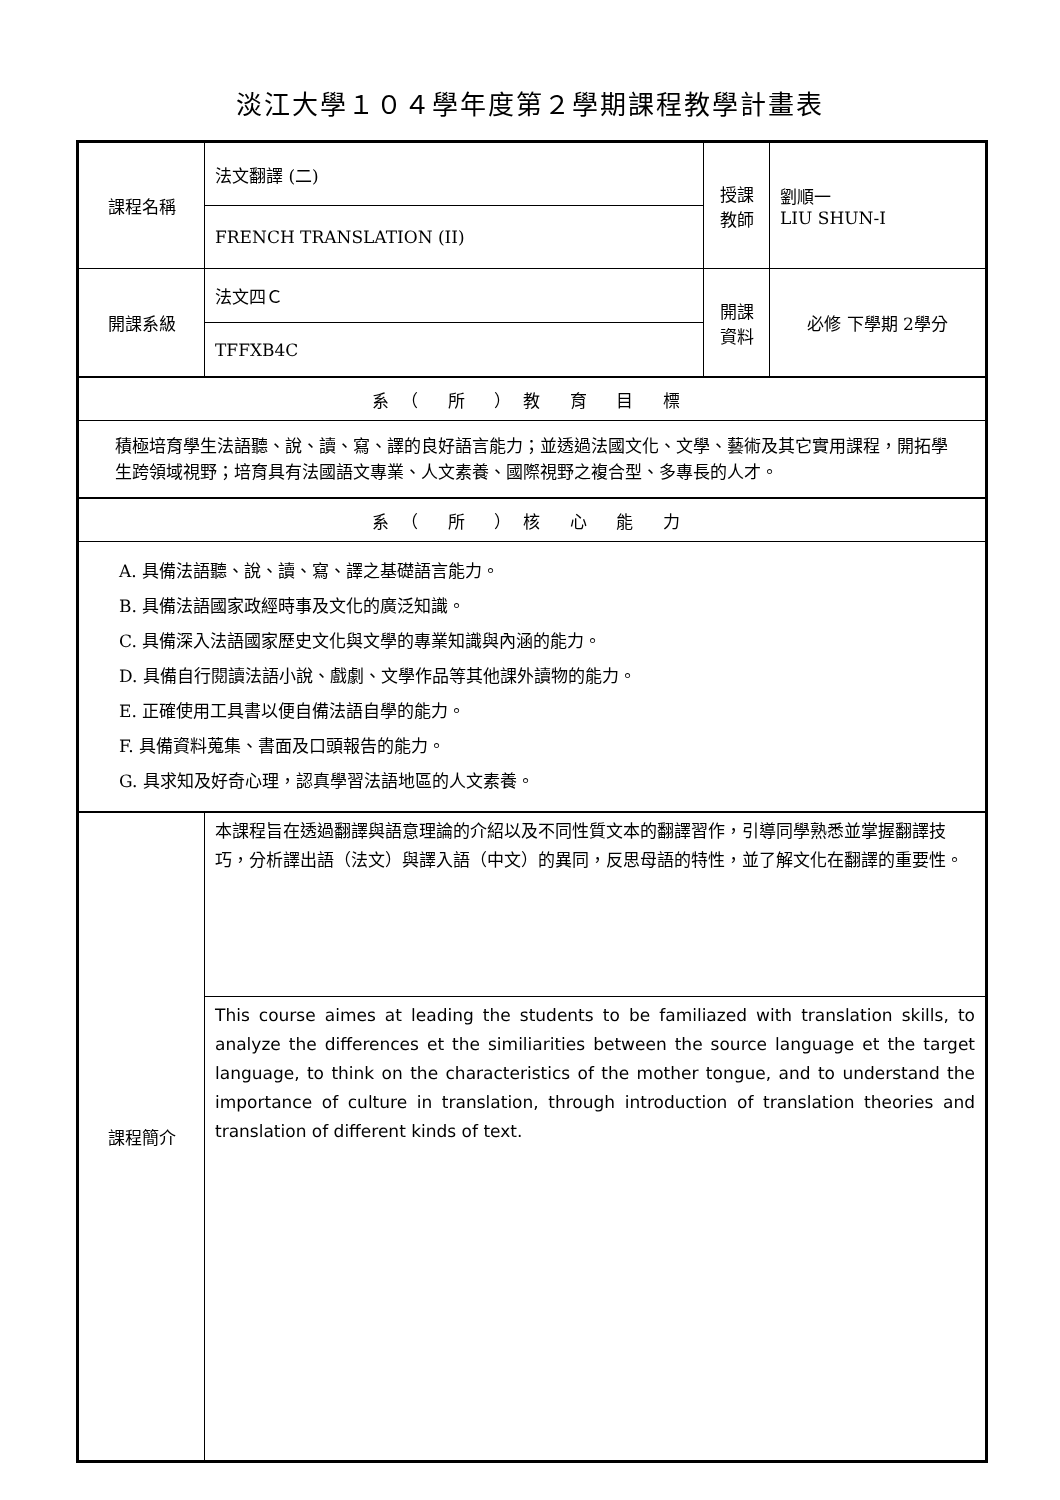淡江大學１０４學年度第２學期課程教學計畫表
| 課程名稱 | 法文翻譯 (二) | 授課 教師 | 劉順一 LIU SHUN-I |
| | FRENCH TRANSLATION (II) | | |
| 開課系級 | 法文四Ｃ | 開課 資料 | 必修 下學期 2學分 |
| | TFFXB4C | | |
| 系（ 所 ）教 育 目 標 | | | |
| 積極培育學生法語聽、說、讀、寫、譯的良好語言能力；並透過法國文化、文學、藝術及其它實用課程，開拓學生跨領域視野；培育具有法國語文專業、人文素養、國際視野之複合型、多專長的人才。 | | | |
| 系（ 所 ）核 心 能 力 | | | |
| A. 具備法語聽、說、讀、寫、譯之基礎語言能力。 B. 具備法語國家政經時事及文化的廣泛知識。 C. 具備深入法語國家歷史文化與文學的專業知識與內涵的能力。 D. 具備自行閱讀法語小說、戲劇、文學作品等其他課外讀物的能力。 E. 正確使用工具書以便自備法語自學的能力。 F. 具備資料蒐集、書面及口頭報告的能力。 G. 具求知及好奇心理，認真學習法語地區的人文素養。 | | | |
| 課程簡介 | 本課程旨在透過翻譯與語意理論的介紹以及不同性質文本的翻譯習作，引導同學熟悉並掌握翻譯技巧，分析譯出語（法文）與譯入語（中文）的異同，反思母語的特性，並了解文化在翻譯的重要性。 | | |
| | This course aimes at leading the students to be familiazed with translation skills, to analyze the differences et the similiarities between the source language et the target language, to think on the characteristics of the mother tongue, and to understand the importance of culture in translation, through introduction of translation theories and translation of different kinds of text. | | |